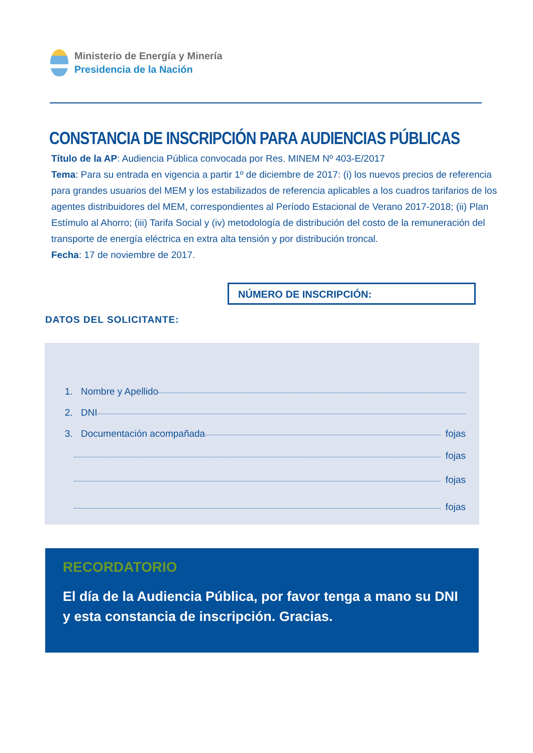Ministerio de Energía y Minería
Presidencia de la Nación
CONSTANCIA DE INSCRIPCIÓN PARA AUDIENCIAS PÚBLICAS
Título de la AP: Audiencia Pública convocada por Res. MINEM Nº 403-E/2017
Tema: Para su entrada en vigencia a partir 1º de diciembre de 2017: (i) los nuevos precios de referencia para grandes usuarios del MEM y los estabilizados de referencia aplicables a los cuadros tarifarios de los agentes distribuidores del MEM, correspondientes al Período Estacional de Verano 2017-2018; (ii) Plan Estímulo al Ahorro; (iii) Tarifa Social y (iv) metodología de distribución del costo de la remuneración del transporte de energía eléctrica en extra alta tensión y por distribución troncal.
Fecha: 17 de noviembre de 2017.
NÚMERO DE INSCRIPCIÓN:
DATOS DEL SOLICITANTE:
1. Nombre y Apellido
2. DNI
3. Documentación acompañada fojas
fojas
fojas
fojas
RECORDATORIO
El día de la Audiencia Pública, por favor tenga a mano su DNI
y esta constancia de inscripción. Gracias.